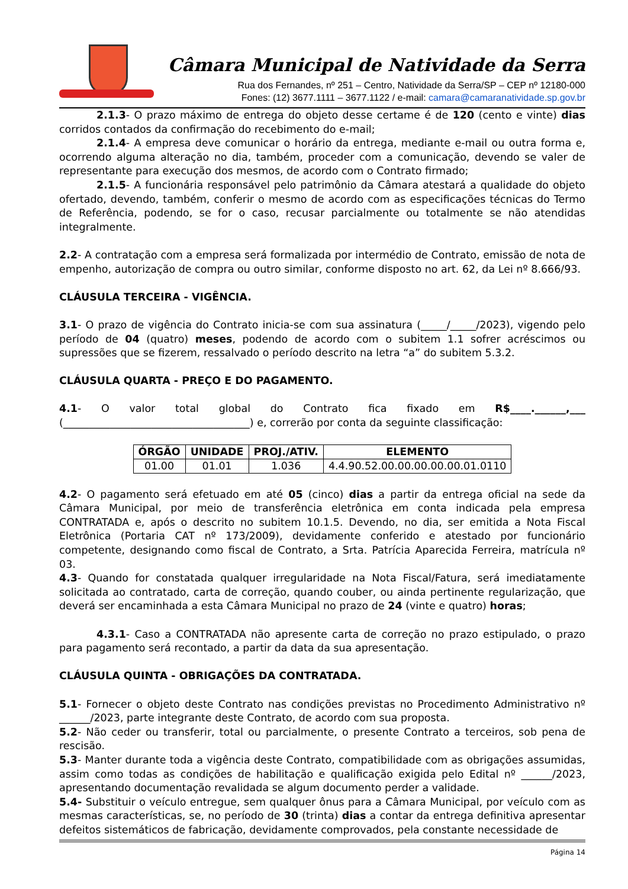Câmara Municipal de Natividade da Serra
Rua dos Fernandes, nº 251 – Centro, Natividade da Serra/SP – CEP nº 12180-000
Fones: (12) 3677.1111 – 3677.1122 / e-mail: camara@camaranatividade.sp.gov.br
2.1.3- O prazo máximo de entrega do objeto desse certame é de 120 (cento e vinte) dias corridos contados da confirmação do recebimento do e-mail;
2.1.4- A empresa deve comunicar o horário da entrega, mediante e-mail ou outra forma e, ocorrendo alguma alteração no dia, também, proceder com a comunicação, devendo se valer de representante para execução dos mesmos, de acordo com o Contrato firmado;
2.1.5- A funcionária responsável pelo patrimônio da Câmara atestará a qualidade do objeto ofertado, devendo, também, conferir o mesmo de acordo com as especificações técnicas do Termo de Referência, podendo, se for o caso, recusar parcialmente ou totalmente se não atendidas integralmente.
2.2- A contratação com a empresa será formalizada por intermédio de Contrato, emissão de nota de empenho, autorização de compra ou outro similar, conforme disposto no art. 62, da Lei nº 8.666/93.
CLÁUSULA TERCEIRA - VIGÊNCIA.
3.1- O prazo de vigência do Contrato inicia-se com sua assinatura (_____/_____/2023), vigendo pelo período de 04 (quatro) meses, podendo de acordo com o subitem 1.1 sofrer acréscimos ou supressões que se fizerem, ressalvado o período descrito na letra “a” do subitem 5.3.2.
CLÁUSULA QUARTA - PREÇO E DO PAGAMENTO.
4.1- O valor total global do Contrato fica fixado em R$____.______,___ (____________________________________) e, correrão por conta da seguinte classificação:
| ÓRGÃO | UNIDADE | PROJ./ATIV. | ELEMENTO |
| --- | --- | --- | --- |
| 01.00 | 01.01 | 1.036 | 4.4.90.52.00.00.00.00.00.01.0110 |
4.2- O pagamento será efetuado em até 05 (cinco) dias a partir da entrega oficial na sede da Câmara Municipal, por meio de transferência eletrônica em conta indicada pela empresa CONTRATADA e, após o descrito no subitem 10.1.5. Devendo, no dia, ser emitida a Nota Fiscal Eletrônica (Portaria CAT nº 173/2009), devidamente conferido e atestado por funcionário competente, designando como fiscal de Contrato, a Srta. Patrícia Aparecida Ferreira, matrícula nº 03.
4.3- Quando for constatada qualquer irregularidade na Nota Fiscal/Fatura, será imediatamente solicitada ao contratado, carta de correção, quando couber, ou ainda pertinente regularização, que deverá ser encaminhada a esta Câmara Municipal no prazo de 24 (vinte e quatro) horas;
4.3.1- Caso a CONTRATADA não apresente carta de correção no prazo estipulado, o prazo para pagamento será recontado, a partir da data da sua apresentação.
CLÁUSULA QUINTA - OBRIGAÇÕES DA CONTRATADA.
5.1- Fornecer o objeto deste Contrato nas condições previstas no Procedimento Administrativo nº ______/2023, parte integrante deste Contrato, de acordo com sua proposta.
5.2- Não ceder ou transferir, total ou parcialmente, o presente Contrato a terceiros, sob pena de rescisão.
5.3- Manter durante toda a vigência deste Contrato, compatibilidade com as obrigações assumidas, assim como todas as condições de habilitação e qualificação exigida pelo Edital nº ______/2023, apresentando documentação revalidada se algum documento perder a validade.
5.4- Substituir o veículo entregue, sem qualquer ônus para a Câmara Municipal, por veículo com as mesmas características, se, no período de 30 (trinta) dias a contar da entrega definitiva apresentar defeitos sistemáticos de fabricação, devidamente comprovados, pela constante necessidade de
Página 14